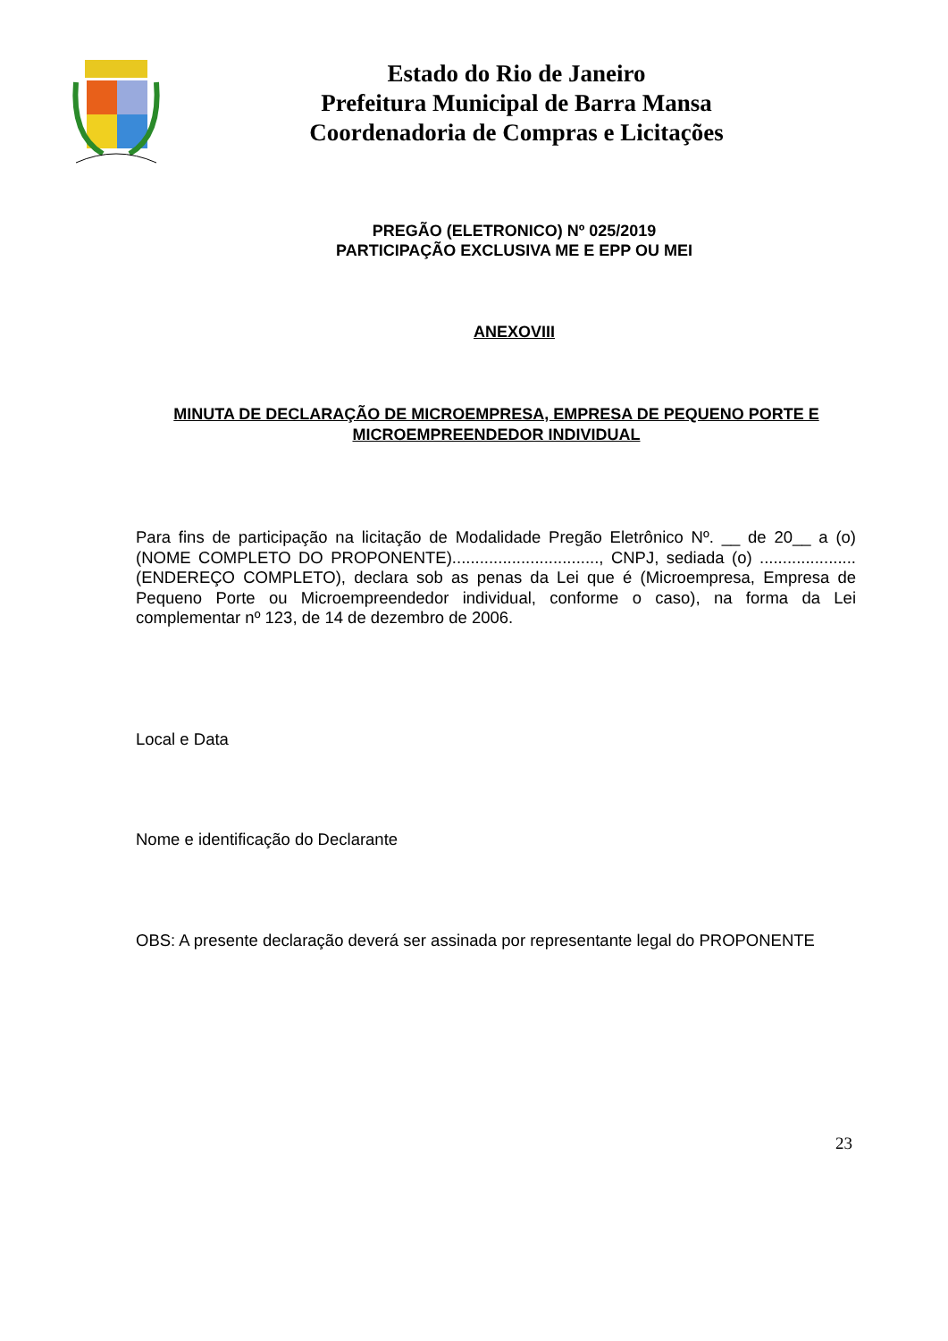Estado do Rio de Janeiro
Prefeitura Municipal de Barra Mansa
Coordenadoria de Compras e Licitações
PREGÃO (ELETRONICO) Nº 025/2019
PARTICIPAÇÃO EXCLUSIVA ME E EPP OU MEI
ANEXOVIII
MINUTA DE DECLARAÇÃO DE MICROEMPRESA, EMPRESA DE PEQUENO PORTE E MICROEMPREENDEDOR INDIVIDUAL
Para fins de participação na licitação de Modalidade Pregão Eletrônico Nº. __ de 20__ a (o) (NOME COMPLETO DO PROPONENTE)................................, CNPJ, sediada (o) .....................(ENDEREÇO COMPLETO), declara sob as penas da Lei que é (Microempresa, Empresa de Pequeno Porte ou Microempreendedor individual, conforme o caso), na forma da Lei complementar nº 123, de 14 de dezembro de 2006.
Local e Data
Nome e identificação do Declarante
OBS: A presente declaração deverá ser assinada por representante legal do PROPONENTE
23